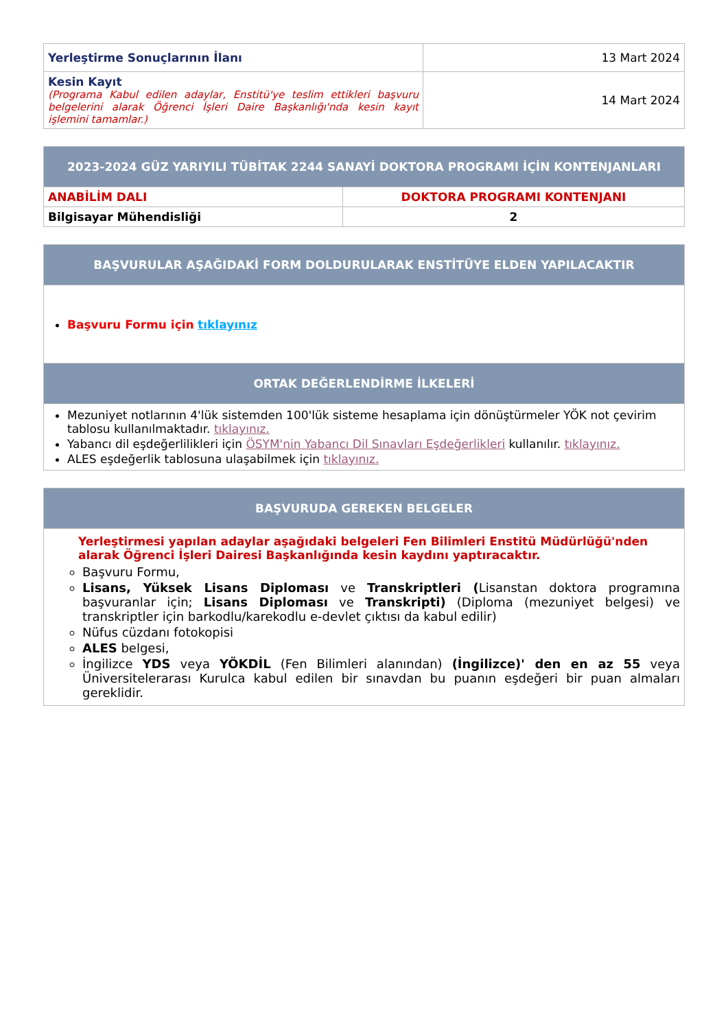| Yerleştirme Sonuçlarının İlanı | 13 Mart 2024 |
| Kesin Kayıt (Programa Kabul edilen adaylar, Enstitü'ye teslim ettikleri başvuru belgelerini alarak Öğrenci İşleri Daire Başkanlığı'nda kesin kayıt işlemini tamamlar.) | 14 Mart 2024 |
| 2023-2024 GÜZ YARIYILI TÜBİTAK 2244 SANAYİ DOKTORA PROGRAMI İÇİN KONTENJANLARI | |
| --- | --- |
| ANABİLİM DALI | DOKTORA PROGRAMI KONTENJANI |
| Bilgisayar Mühendisliği | 2 |
| BAŞVURULAR AŞAĞIDAKİ FORM DOLDURULARAK ENSTİTÜYE ELDEN YAPILACAKTIR |
| --- |
| Başvuru Formu için tıklayınız |
| ORTAK DEĞERLENDİRME İLKELERİ |
| Mezuniyet notlarının 4'lük sistemden 100'lük sisteme hesaplama için dönüştürmeler YÖK not çevirim tablosu kullanılmaktadır. tıklayınız. Yabancı dil eşdeğerlilikleri için ÖSYM'nin Yabancı Dil Sınavları Eşdeğerlikleri kullanılır. tıklayınız. ALES eşdeğerlik tablosuna ulaşabilmek için tıklayınız. |
| BAŞVURUDA GEREKEN BELGELER |
| --- |
| Yerleştirmesi yapılan adaylar aşağıdaki belgeleri Fen Bilimleri Enstitü Müdürlüğü'nden alarak Öğrenci İşleri Dairesi Başkanlığında kesin kaydını yaptıracaktır. Başvuru Formu, Lisans, Yüksek Lisans Diploması ve Transkriptleri ( Lisanstan doktora programına başvuranlar için; Lisans Diploması ve Transkripti) (Diploma (mezuniyet belgesi) ve transkriptler için barkodlu/karekodlu e-devlet çıktısı da kabul edilir) Nüfus cüzdanı fotokopisi ALES belgesi, İngilizce YDS veya YÖKDİL (Fen Bilimleri alanından) (İngilizce)' den en az 55 veya Üniversitelerarası Kurulca kabul edilen bir sınavdan bu puanın eşdeğeri bir puan almaları gereklidir. |